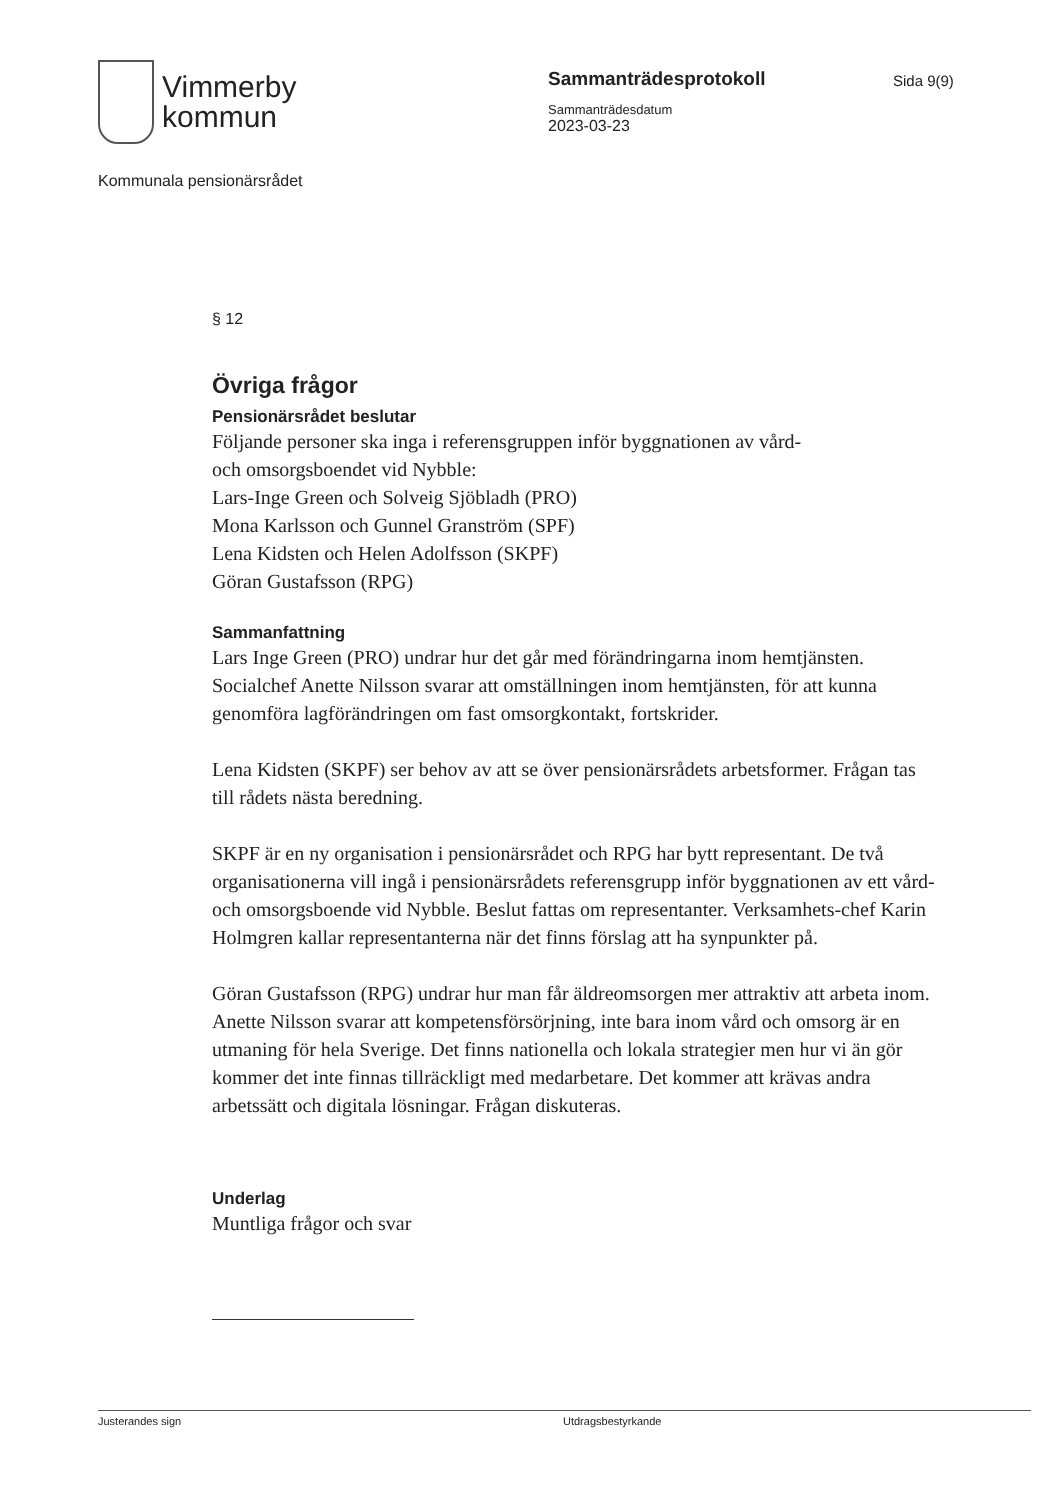Vimmerby
kommun
Sammanträdesprotokoll
Sammanträdesdatum
2023-03-23
Sida 9(9)
Kommunala pensionärsrådet
§ 12
Övriga frågor
Pensionärsrådet beslutar
Följande personer ska inga i referensgruppen inför byggnationen av vård-
och omsorgsboendet vid Nybble:
Lars-Inge Green och Solveig Sjöbladh (PRO)
Mona Karlsson och Gunnel Granström (SPF)
Lena Kidsten och Helen Adolfsson (SKPF)
Göran Gustafsson (RPG)
Sammanfattning
Lars Inge Green (PRO) undrar hur det går med förändringarna inom hemtjänsten. Socialchef Anette Nilsson svarar att omställningen inom hemtjänsten, för att kunna genomföra lagförändringen om fast omsorgkontakt, fortskrider.
Lena Kidsten (SKPF) ser behov av att se över pensionärsrådets arbetsformer. Frågan tas till rådets nästa beredning.
SKPF är en ny organisation i pensionärsrådet och RPG har bytt representant. De två organisationerna vill ingå i pensionärsrådets referensgrupp inför byggnationen av ett vård- och omsorgsboende vid Nybble. Beslut fattas om representanter. Verksamhets-chef Karin Holmgren kallar representanterna när det finns förslag att ha synpunkter på.
Göran Gustafsson (RPG) undrar hur man får äldreomsorgen mer attraktiv att arbeta inom. Anette Nilsson svarar att kompetensförsörjning, inte bara inom vård och omsorg är en utmaning för hela Sverige. Det finns nationella och lokala strategier men hur vi än gör kommer det inte finnas tillräckligt med medarbetare. Det kommer att krävas andra arbetssätt och digitala lösningar. Frågan diskuteras.
Underlag
Muntliga frågor och svar
Justerandes sign Utdragsbestyrkande